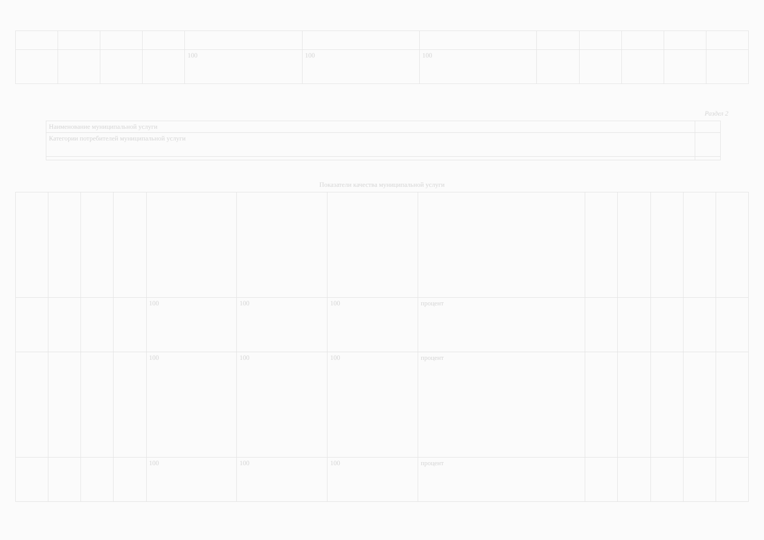| | | | | 100 | 100 | 100 | | | | | |
Раздел 2
| Наименование муниципальной услуги | |
| Категории потребителей муниципальной услуги | |
Показатели качества муниципальной услуги
| | | | | 100 | 100 | 100 | процент | | | | | |
| | | | | 100 | 100 | 100 | процент | | | | | |
| | | | | 100 | 100 | 100 | процент | | | | | |